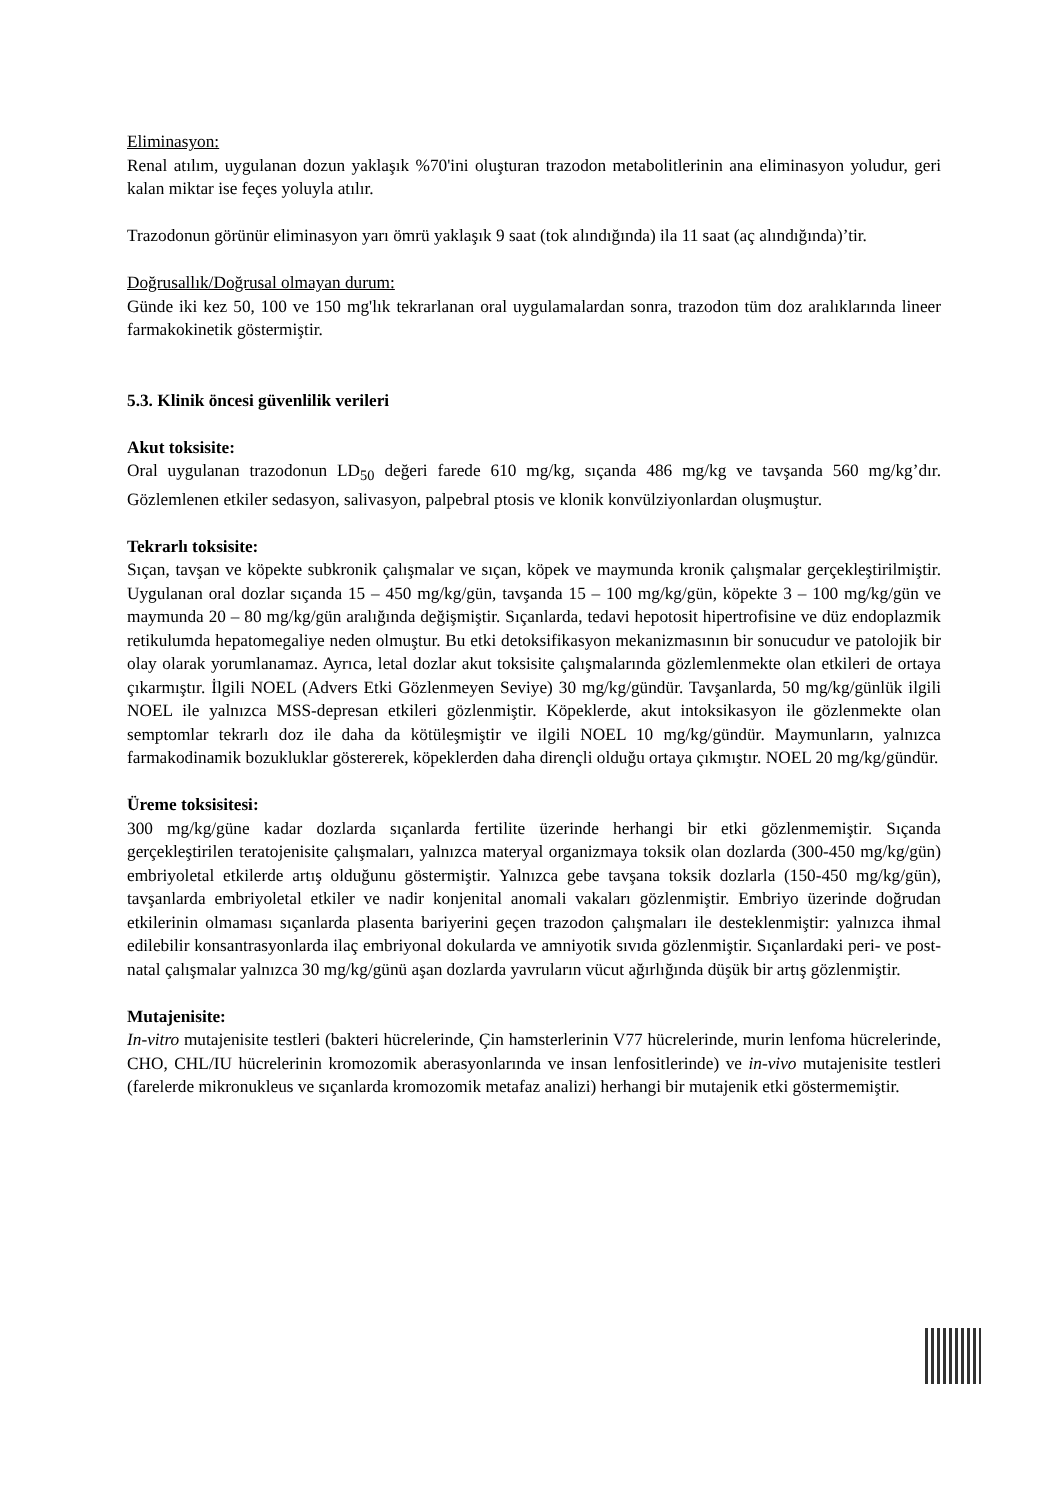Eliminasyon:
Renal atılım, uygulanan dozun yaklaşık %70'ini oluşturan trazodon metabolitlerinin ana eliminasyon yoludur, geri kalan miktar ise feçes yoluyla atılır.
Trazodonun görünür eliminasyon yarı ömrü yaklaşık 9 saat (tok alındığında) ila 11 saat (aç alındığında)’tir.
Doğrusallık/Doğrusal olmayan durum:
Günde iki kez 50, 100 ve 150 mg'lık tekrarlanan oral uygulamalardan sonra, trazodon tüm doz aralıklarında lineer farmakokinetik göstermiştir.
5.3. Klinik öncesi güvenlilik verileri
Akut toksisite:
Oral uygulanan trazodonun LD<sub>50</sub> değeri farede 610 mg/kg, sıçanda 486 mg/kg ve tavşanda 560 mg/kg’dır. Gözlemlenen etkiler sedasyon, salivasyon, palpebral ptosis ve klonik konvülziyonlardan oluşmuştur.
Tekrarlı toksisite:
Sıçan, tavşan ve köpekte subkronik çalışmalar ve sıçan, köpek ve maymunda kronik çalışmalar gerçekleştirilmiştir. Uygulanan oral dozlar sıçanda 15 – 450 mg/kg/gün, tavşanda 15 – 100 mg/kg/gün, köpekte 3 – 100 mg/kg/gün ve maymunda 20 – 80 mg/kg/gün aralığında değişmiştir. Sıçanlarda, tedavi hepotosit hipertrofisine ve düz endoplazmik retikulumda hepatomegaliye neden olmuştur. Bu etki detoksifikasyon mekanizmasının bir sonucudur ve patolojik bir olay olarak yorumlanamaz. Ayrıca, letal dozlar akut toksisite çalışmalarında gözlemlenmekte olan etkileri de ortaya çıkarmıştır. İlgili NOEL (Advers Etki Gözlenmeyen Seviye) 30 mg/kg/gündür. Tavşanlarda, 50 mg/kg/günlük ilgili NOEL ile yalnızca MSS-depresan etkileri gözlenmiştir. Köpeklerde, akut intoksikasyon ile gözlenmekte olan semptomlar tekrarlı doz ile daha da kötüleşmiştir ve ilgili NOEL 10 mg/kg/gündür. Maymunların, yalnızca farmakodinamik bozukluklar göstererek, köpeklerden daha dirençli olduğu ortaya çıkmıştır. NOEL 20 mg/kg/gündür.
Üreme toksisitesi:
300 mg/kg/güne kadar dozlarda sıçanlarda fertilite üzerinde herhangi bir etki gözlenmemiştir. Sıçanda gerçekleştirilen teratojenisite çalışmaları, yalnızca materyal organizmaya toksik olan dozlarda (300-450 mg/kg/gün) embriyoletal etkilerde artış olduğunu göstermiştir. Yalnızca gebe tavşana toksik dozlarla (150-450 mg/kg/gün), tavşanlarda embriyoletal etkiler ve nadir konjenital anomali vakaları gözlenmiştir. Embriyo üzerinde doğrudan etkilerinin olmaması sıçanlarda plasenta bariyerini geçen trazodon çalışmaları ile desteklenmiştir: yalnızca ihmal edilebilir konsantrasyonlarda ilaç embriyonal dokularda ve amniyotik sıvıda gözlenmiştir. Sıçanlardaki peri- ve post-natal çalışmalar yalnızca 30 mg/kg/günü aşan dozlarda yavruların vücut ağırlığında düşük bir artış gözlenmiştir.
Mutajenisite:
In-vitro mutajenisite testleri (bakteri hücrelerinde, Çin hamsterlerinin V77 hücrelerinde, murin lenfoma hücrelerinde, CHO, CHL/IU hücrelerinin kromozomik aberasyonlarında ve insan lenfositlerinde) ve in-vivo mutajenisite testleri (farelerde mikronukleus ve sıçanlarda kromozomik metafaz analizi) herhangi bir mutajenik etki göstermemiştir.